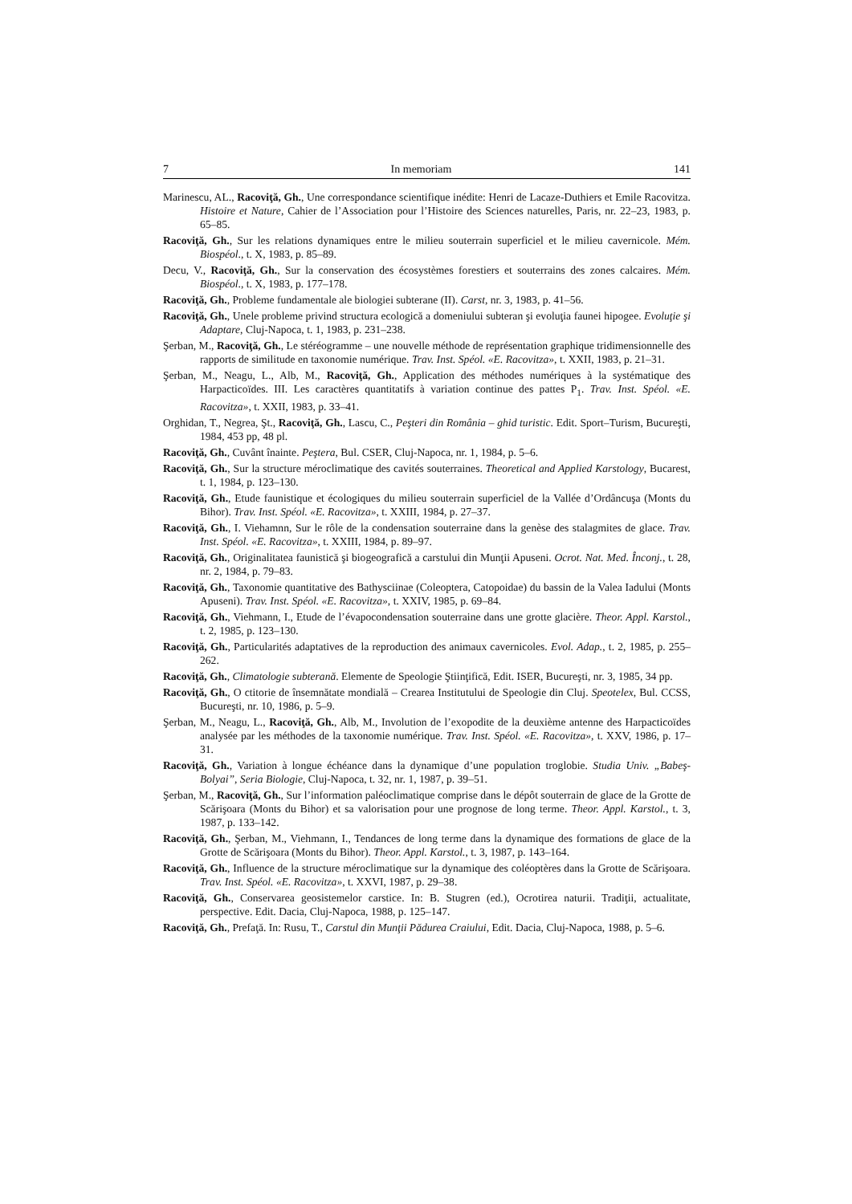7 In memoriam 141
Marinescu, AL., Racoviţă, Gh., Une correspondance scientifique inédite: Henri de Lacaze-Duthiers et Emile Racovitza. Histoire et Nature, Cahier de l’Association pour l’Histoire des Sciences naturelles, Paris, nr. 22–23, 1983, p. 65–85.
Racoviţă, Gh., Sur les relations dynamiques entre le milieu souterrain superficiel et le milieu cavernicole. Mém. Biospéol., t. X, 1983, p. 85–89.
Decu, V., Racoviţă, Gh., Sur la conservation des écosystèmes forestiers et souterrains des zones calcaires. Mém. Biospéol., t. X, 1983, p. 177–178.
Racoviţă, Gh., Probleme fundamentale ale biologiei subterane (II). Carst, nr. 3, 1983, p. 41–56.
Racoviţă, Gh., Unele probleme privind structura ecologică a domeniului subteran şi evoluţia faunei hipogee. Evoluţie şi Adaptare, Cluj-Napoca, t. 1, 1983, p. 231–238.
Şerban, M., Racoviţă, Gh., Le stéréogramme – une nouvelle méthode de représentation graphique tridimensionnelle des rapports de similitude en taxonomie numérique. Trav. Inst. Spéol. «E. Racovitza», t. XXII, 1983, p. 21–31.
Şerban, M., Neagu, L., Alb, M., Racoviţă, Gh., Application des méthodes numériques à la systématique des Harpacticoïdes. III. Les caractères quantitatifs à variation continue des pattes P<sub>1</sub>. Trav. Inst. Spéol. «E. Racovitza», t. XXII, 1983, p. 33–41.
Orghidan, T., Negrea, Şt., Racoviţă, Gh., Lascu, C., Peşteri din România – ghid turistic. Edit. Sport–Turism, Bucureşti, 1984, 453 pp, 48 pl.
Racoviţă, Gh., Cuvânt înainte. Peştera, Bul. CSER, Cluj-Napoca, nr. 1, 1984, p. 5–6.
Racoviţă, Gh., Sur la structure méroclimatique des cavités souterraines. Theoretical and Applied Karstology, Bucarest, t. 1, 1984, p. 123–130.
Racoviţă, Gh., Etude faunistique et écologiques du milieu souterrain superficiel de la Vallée d’Ordâncuşa (Monts du Bihor). Trav. Inst. Spéol. «E. Racovitza», t. XXIII, 1984, p. 27–37.
Racoviţă, Gh., I. Viehamnn, Sur le rôle de la condensation souterraine dans la genèse des stalagmites de glace. Trav. Inst. Spéol. «E. Racovitza», t. XXIII, 1984, p. 89–97.
Racoviţă, Gh., Originalitatea faunistică şi biogeografică a carstului din Munţii Apuseni. Ocrot. Nat. Med. Înconj., t. 28, nr. 2, 1984, p. 79–83.
Racoviţă, Gh., Taxonomie quantitative des Bathysciinae (Coleoptera, Catopoidae) du bassin de la Valea Iadului (Monts Apuseni). Trav. Inst. Spéol. «E. Racovitza», t. XXIV, 1985, p. 69–84.
Racoviţă, Gh., Viehmann, I., Etude de l’évapocondensation souterraine dans une grotte glacière. Theor. Appl. Karstol., t. 2, 1985, p. 123–130.
Racoviţă, Gh., Particularités adaptatives de la reproduction des animaux cavernicoles. Evol. Adap., t. 2, 1985, p. 255–262.
Racoviţă, Gh., Climatologie subterană. Elemente de Speologie Ştiinţifică, Edit. ISER, Bucureşti, nr. 3, 1985, 34 pp.
Racoviţă, Gh., O ctitorie de însemnătate mondială – Crearea Institutului de Speologie din Cluj. Speotelex, Bul. CCSS, Bucureşti, nr. 10, 1986, p. 5–9.
Şerban, M., Neagu, L., Racoviţă, Gh., Alb, M., Involution de l’exopodite de la deuxième antenne des Harpacticoïdes analysée par les méthodes de la taxonomie numérique. Trav. Inst. Spéol. «E. Racovitza», t. XXV, 1986, p. 17–31.
Racoviţă, Gh., Variation à longue échéance dans la dynamique d’une population troglobie. Studia Univ. „Babeş-Bolyai”, Seria Biologie, Cluj-Napoca, t. 32, nr. 1, 1987, p. 39–51.
Şerban, M., Racoviţă, Gh., Sur l’information paléoclimatique comprise dans le dépôt souterrain de glace de la Grotte de Scărişoara (Monts du Bihor) et sa valorisation pour une prognose de long terme. Theor. Appl. Karstol., t. 3, 1987, p. 133–142.
Racoviţă, Gh., Şerban, M., Viehmann, I., Tendances de long terme dans la dynamique des formations de glace de la Grotte de Scărişoara (Monts du Bihor). Theor. Appl. Karstol., t. 3, 1987, p. 143–164.
Racoviţă, Gh., Influence de la structure méroclimatique sur la dynamique des coléoptères dans la Grotte de Scărişoara. Trav. Inst. Spéol. «E. Racovitza», t. XXVI, 1987, p. 29–38.
Racoviţă, Gh., Conservarea geosistemelor carstice. In: B. Stugren (ed.), Ocrotirea naturii. Tradiţii, actualitate, perspective. Edit. Dacia, Cluj-Napoca, 1988, p. 125–147.
Racoviţă, Gh., Prefaţă. In: Rusu, T., Carstul din Munţii Pădurea Craiului, Edit. Dacia, Cluj-Napoca, 1988, p. 5–6.